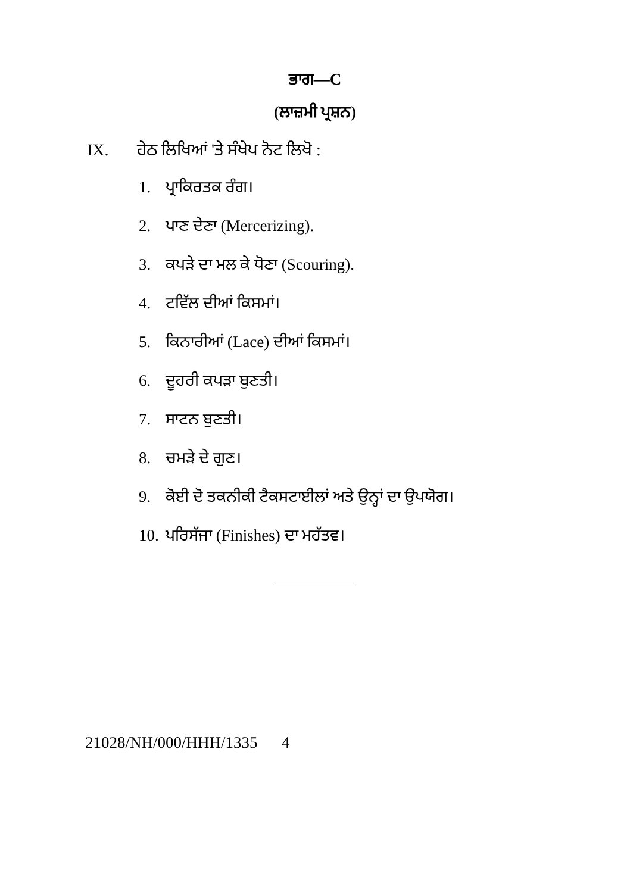ਭਾਗ—C
(ਲਾਜ਼ਮੀ ਪ੍ਰਸ਼ਨ)
IX. ਹੇਠ ਲਿਖਿਆਂ 'ਤੇ ਸੰਖੇਪ ਨੋਟ ਲਿਖੋ :
1. ਪ੍ਰਾਕਿਰਤਕ ਰੰਗ।
2. ਪਾਣ ਦੇਣਾ (Mercerizing).
3. ਕਪੜੇ ਦਾ ਮਲ ਕੇ ਧੋਣਾ (Scouring).
4. ਟਵਿੱਲ ਦੀਆਂ ਕਿਸਮਾਂ।
5. ਕਿਨਾਰੀਆਂ (Lace) ਦੀਆਂ ਕਿਸਮਾਂ।
6. ਦੂਹਰੀ ਕਪੜਾ ਬੁਣਤੀ।
7. ਸਾਟਨ ਬੁਣਤੀ।
8. ਚਮੜੇ ਦੇ ਗੁਣ।
9. ਕੋਈ ਦੋ ਤਕਨੀਕੀ ਟੈਕਸਟਾਈਲਾਂ ਅਤੇ ਉਨ੍ਹਾਂ ਦਾ ਉਪਯੋਗ।
10. ਪਰਿਸੱਜਾ (Finishes) ਦਾ ਮਹੱਤਵ।
21028/NH/000/HHH/1335 4